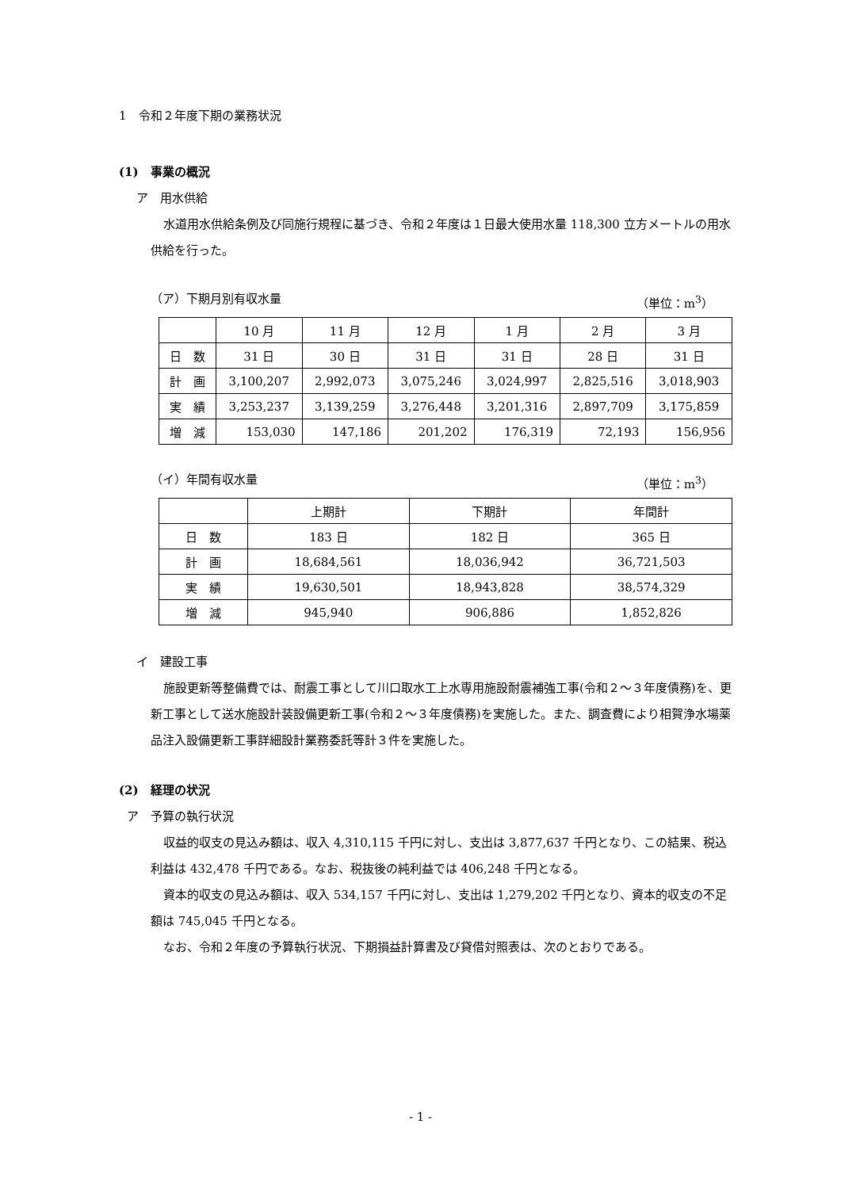1　令和２年度下期の業務状況
(1)　事業の概況
ア　用水供給
水道用水供給条例及び同施行規程に基づき、令和２年度は１日最大使用水量 118,300 立方メートルの用水供給を行った。
（ア）下期月別有収水量 （単位：m<sup>3</sup>）
| | 10 月 | 11 月 | 12 月 | 1 月 | 2 月 | 3 月 |
| --- | --- | --- | --- | --- | --- | --- |
| 日 数 | 31 日 | 30 日 | 31 日 | 31 日 | 28 日 | 31 日 |
| 計 画 | 3,100,207 | 2,992,073 | 3,075,246 | 3,024,997 | 2,825,516 | 3,018,903 |
| 実 績 | 3,253,237 | 3,139,259 | 3,276,448 | 3,201,316 | 2,897,709 | 3,175,859 |
| 増 減 | 153,030 | 147,186 | 201,202 | 176,319 | 72,193 | 156,956 |
（イ）年間有収水量 （単位：m<sup>3</sup>）
| | 上期計 | 下期計 | 年間計 |
| --- | --- | --- | --- |
| 日 数 | 183 日 | 182 日 | 365 日 |
| 計 画 | 18,684,561 | 18,036,942 | 36,721,503 |
| 実 績 | 19,630,501 | 18,943,828 | 38,574,329 |
| 増 減 | 945,940 | 906,886 | 1,852,826 |
イ　建設工事
施設更新等整備費では、耐震工事として川口取水工上水専用施設耐震補強工事(令和２～３年度債務)を、更新工事として送水施設計装設備更新工事(令和２～３年度債務)を実施した。また、調査費により相賀浄水場薬品注入設備更新工事詳細設計業務委託等計３件を実施した。
(2)　経理の状況
ア　予算の執行状況
収益的収支の見込み額は、収入 4,310,115 千円に対し、支出は 3,877,637 千円となり、この結果、税込利益は 432,478 千円である。なお、税抜後の純利益では 406,248 千円となる。
資本的収支の見込み額は、収入 534,157 千円に対し、支出は 1,279,202 千円となり、資本的収支の不足額は 745,045 千円となる。
なお、令和２年度の予算執行状況、下期損益計算書及び貸借対照表は、次のとおりである。
- 1 -